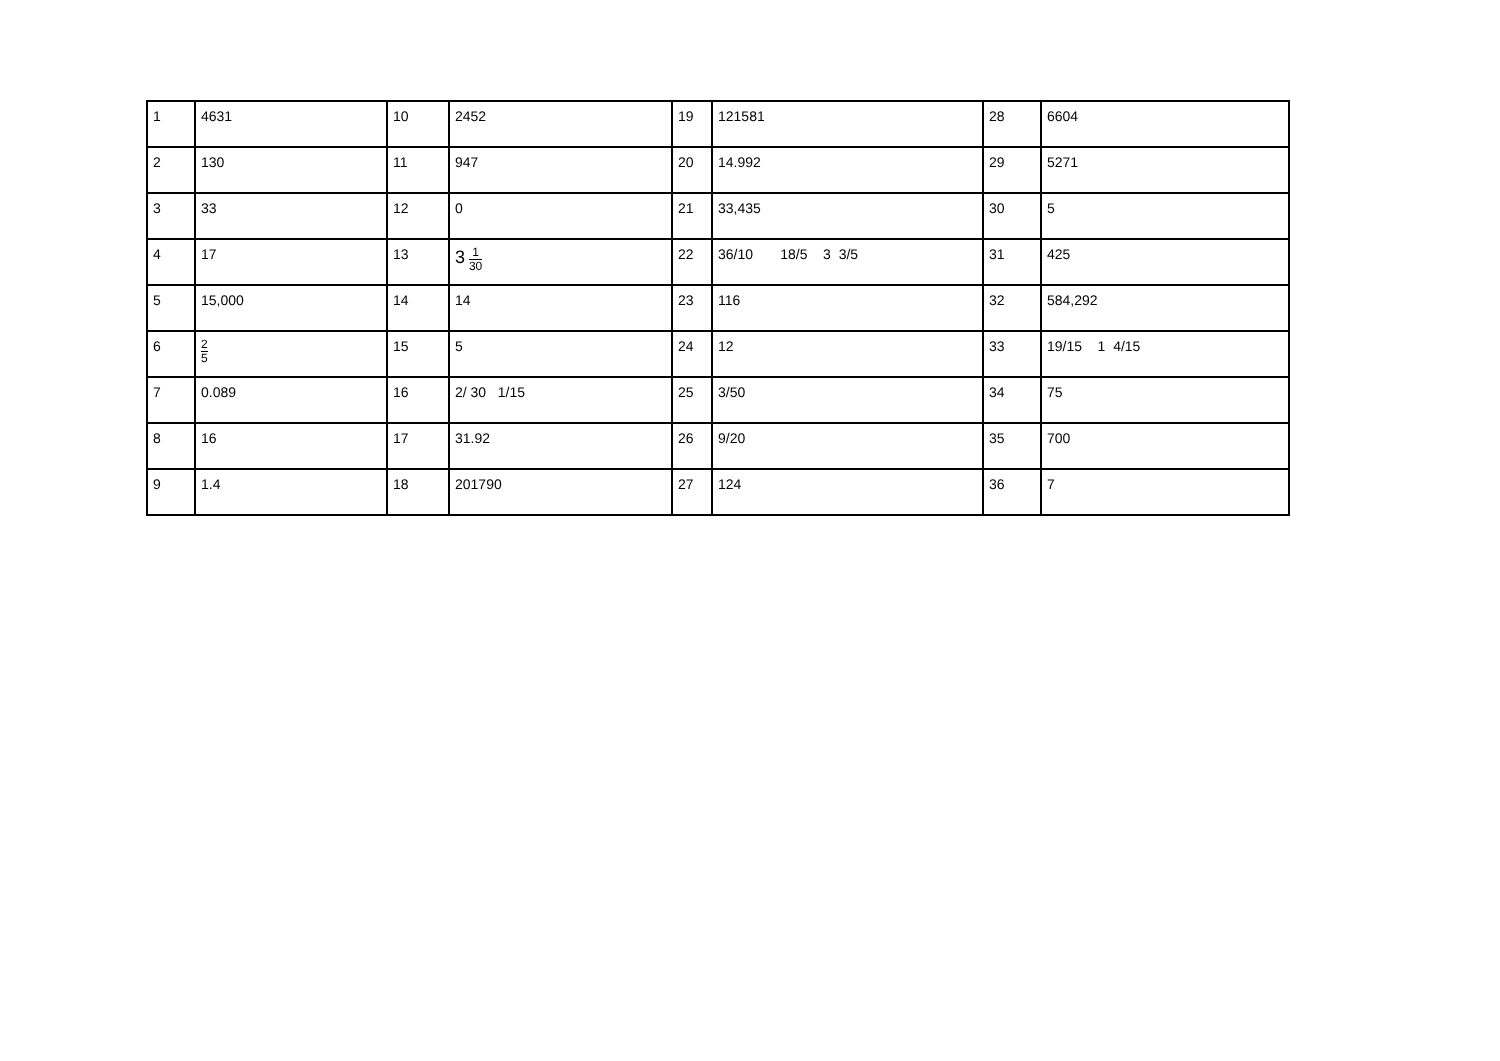| 1 | 4631 | 10 | 2452 | 19 | 121581 | 28 | 6604 |
| 2 | 130 | 11 | 947 | 20 | 14.992 | 29 | 5271 |
| 3 | 33 | 12 | 0 | 21 | 33,435 | 30 | 5 |
| 4 | 17 | 13 | 3 1 30 | 22 | 36/10 18/5 3 3/5 | 31 | 425 |
| 5 | 15,000 | 14 | 14 | 23 | 116 | 32 | 584,292 |
| 6 | 2 5 | 15 | 5 | 24 | 12 | 33 | 19/15 1 4/15 |
| 7 | 0.089 | 16 | 2/ 30 1/15 | 25 | 3/50 | 34 | 75 |
| 8 | 16 | 17 | 31.92 | 26 | 9/20 | 35 | 700 |
| 9 | 1.4 | 18 | 201790 | 27 | 124 | 36 | 7 |